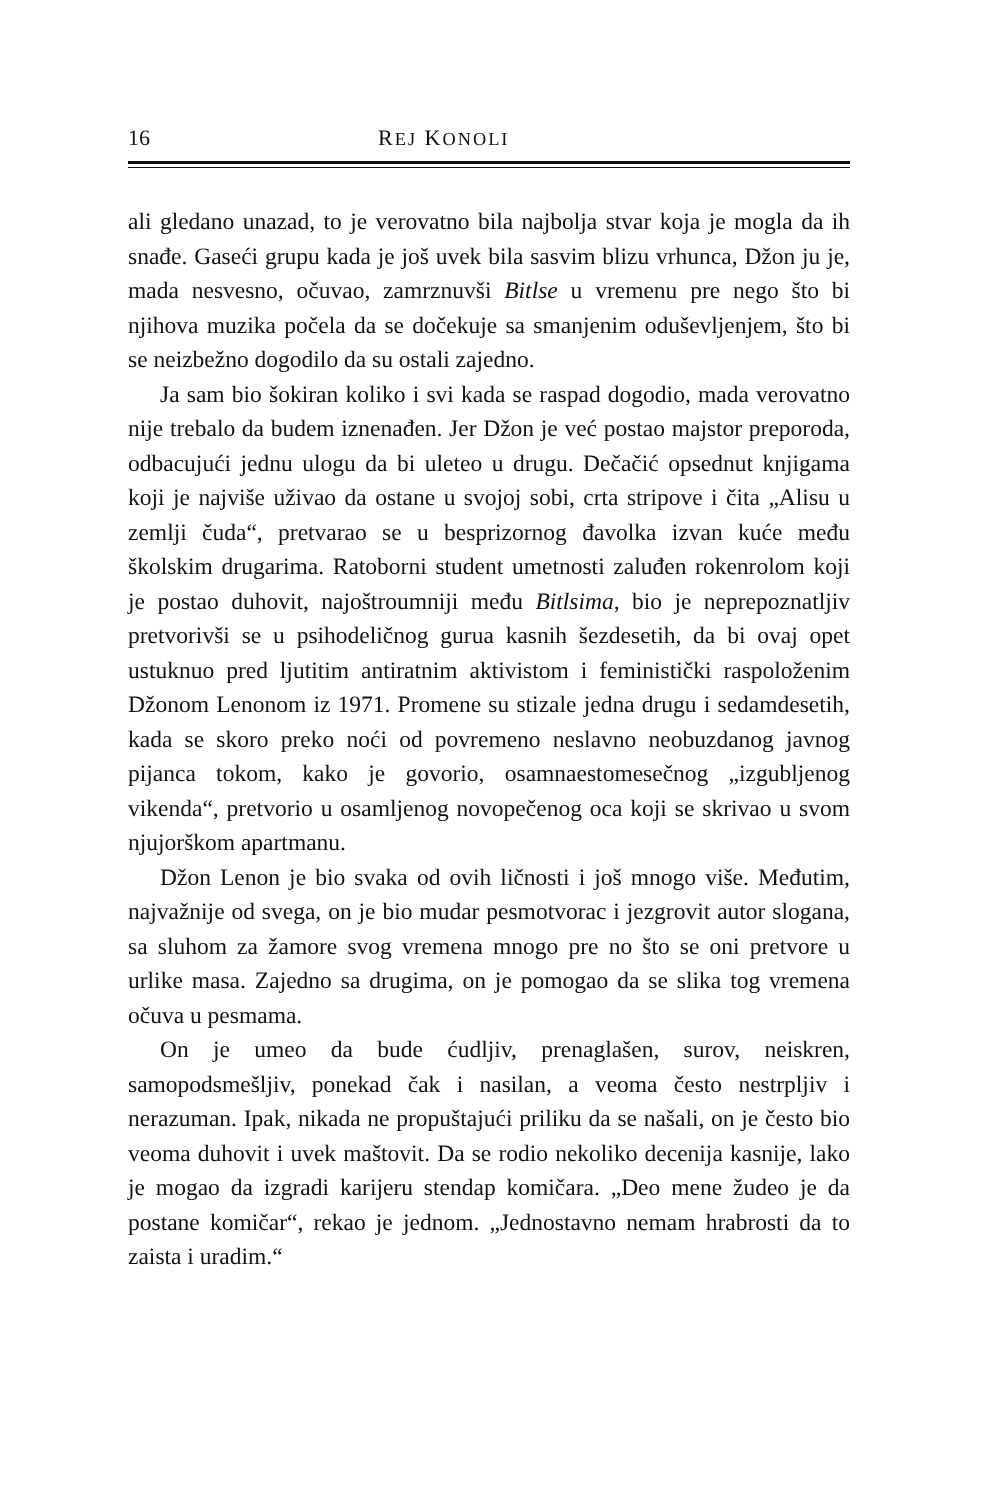16 REJ KONOLI
ali gledano unazad, to je verovatno bila najbolja stvar koja je mogla da ih snađe. Gaseći grupu kada je još uvek bila sasvim blizu vrhunca, Džon ju je, mada nesvesno, očuvao, zamrznuvši Bitlse u vremenu pre nego što bi njihova muzika počela da se dočekuje sa smanjenim oduševljenjem, što bi se neizbežno dogodilo da su ostali zajedno.
Ja sam bio šokiran koliko i svi kada se raspad dogodio, mada verovatno nije trebalo da budem iznenađen. Jer Džon je već postao majstor preporoda, odbacujući jednu ulogu da bi uleteo u drugu. Dečačić opsednut knjigama koji je najviše uživao da ostane u svojoj sobi, crta stripove i čita „Alisu u zemlji čuda“, pretvarao se u besprizornog đavolka izvan kuće među školskim drugarima. Ratoborni student umetnosti zaluđen rokenrolom koji je postao duhovit, najoštroumniji među Bitlsima, bio je neprepoznatljiv pretvorivši se u psihodeličnog gurua kasnih šezdesetih, da bi ovaj opet ustuknuo pred ljutitim antiratnim aktivistom i feministički raspoloženim Džonom Lenonom iz 1971. Promene su stizale jedna drugu i sedamdesetih, kada se skoro preko noći od povremeno neslavno neobuzdanog javnog pijanca tokom, kako je govorio, osamnaestomesečnog „izgubljenog vikenda“, pretvorio u osamljenog novopečenog oca koji se skrivao u svom njujorškom apartmanu.
Džon Lenon je bio svaka od ovih ličnosti i još mnogo više. Međutim, najvažnije od svega, on je bio mudar pesmotvorac i jezgrovit autor slogana, sa sluhom za žamore svog vremena mnogo pre no što se oni pretvore u urlike masa. Zajedno sa drugima, on je pomogao da se slika tog vremena očuva u pesmama.
On je umeo da bude ćudljiv, prenaglašen, surov, neiskren, samopodsmešljiv, ponekad čak i nasilan, a veoma često nestrpljiv i nerazuman. Ipak, nikada ne propuštajući priliku da se našali, on je često bio veoma duhovit i uvek maštovit. Da se rodio nekoliko decenija kasnije, lako je mogao da izgradi karijeru stendap komičara. „Deo mene žudeo je da postane komičar“, rekao je jednom. „Jednostavno nemam hrabrosti da to zaista i uradim.“